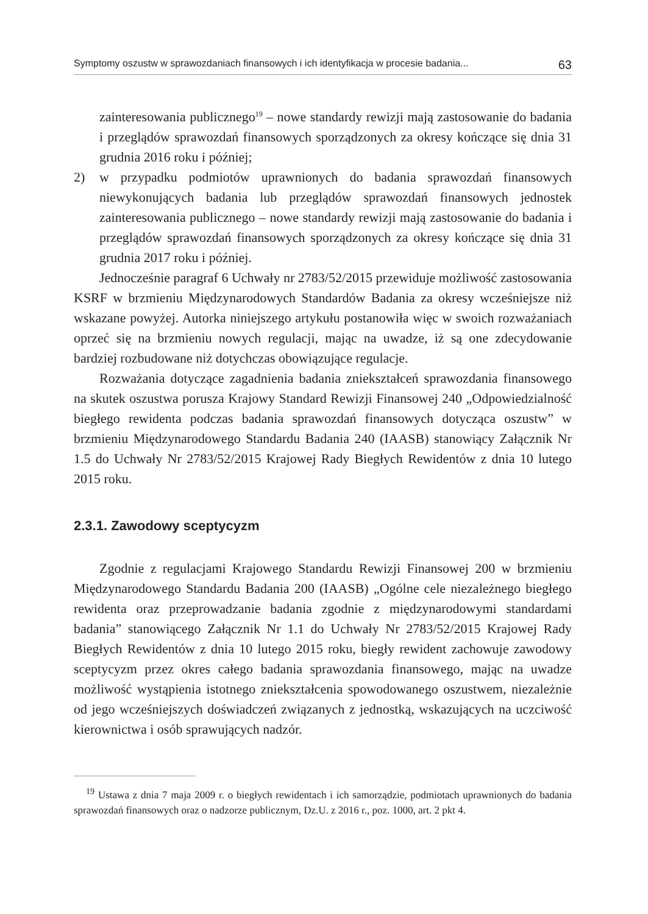Symptomy oszustw w sprawozdaniach finansowych i ich identyfikacja w procesie badania... 63
zainteresowania publicznego<sup>19</sup> – nowe standardy rewizji mają zastosowanie do badania i przeglądów sprawozdań finansowych sporządzonych za okresy kończące się dnia 31 grudnia 2016 roku i później;
2) w przypadku podmiotów uprawnionych do badania sprawozdań finansowych niewykonujących badania lub przeglądów sprawozdań finansowych jednostek zainteresowania publicznego – nowe standardy rewizji mają zastosowanie do badania i przeglądów sprawozdań finansowych sporządzonych za okresy kończące się dnia 31 grudnia 2017 roku i później.
Jednocześnie paragraf 6 Uchwały nr 2783/52/2015 przewiduje możliwość zastosowania KSRF w brzmieniu Międzynarodowych Standardów Badania za okresy wcześniejsze niż wskazane powyżej. Autorka niniejszego artykułu postanowiła więc w swoich rozważaniach oprzeć się na brzmieniu nowych regulacji, mając na uwadze, iż są one zdecydowanie bardziej rozbudowane niż dotychczas obowiązujące regulacje.
Rozważania dotyczące zagadnienia badania zniekształceń sprawozdania finansowego na skutek oszustwa porusza Krajowy Standard Rewizji Finansowej 240 „Odpowiedzialność biegłego rewidenta podczas badania sprawozdań finansowych dotycząca oszustw” w brzmieniu Międzynarodowego Standardu Badania 240 (IAASB) stanowiący Załącznik Nr 1.5 do Uchwały Nr 2783/52/2015 Krajowej Rady Biegłych Rewidentów z dnia 10 lutego 2015 roku.
2.3.1. Zawodowy sceptycyzm
Zgodnie z regulacjami Krajowego Standardu Rewizji Finansowej 200 w brzmieniu Międzynarodowego Standardu Badania 200 (IAASB) „Ogólne cele niezależnego biegłego rewidenta oraz przeprowadzanie badania zgodnie z międzynarodowymi standardami badania” stanowiącego Załącznik Nr 1.1 do Uchwały Nr 2783/52/2015 Krajowej Rady Biegłych Rewidentów z dnia 10 lutego 2015 roku, biegły rewident zachowuje zawodowy sceptycyzm przez okres całego badania sprawozdania finansowego, mając na uwadze możliwość wystąpienia istotnego zniekształcenia spowodowanego oszustwem, niezależnie od jego wcześniejszych doświadczeń związanych z jednostką, wskazujących na uczciwość kierownictwa i osób sprawujących nadzór.
<sup>19</sup> Ustawa z dnia 7 maja 2009 r. o biegłych rewidentach i ich samorządzie, podmiotach uprawnionych do badania sprawozdań finansowych oraz o nadzorze publicznym, Dz.U. z 2016 r., poz. 1000, art. 2 pkt 4.